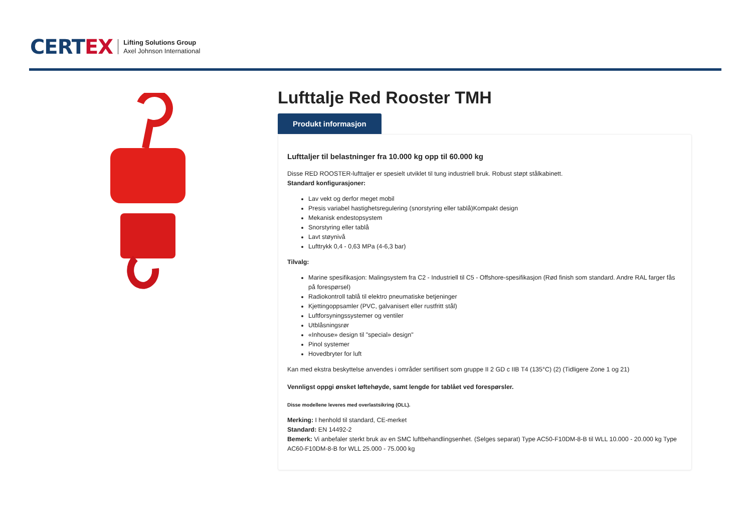CERT EX
Lifting Solutions Group
Axel Johnson International
Lufttalje Red Rooster TMH
Produkt informasjon
Lufttaljer til belastninger fra 10.000 kg opp til 60.000 kg
Disse RED ROOSTER-lufttaljer er spesielt utviklet til tung industriell bruk. Robust støpt stålkabinett.
Standard konfigurasjoner:
Lav vekt og derfor meget mobil
Presis variabel hastighetsregulering (snorstyring eller tablå)Kompakt design
Mekanisk endestopsystem
Snorstyring eller tablå
Lavt støynivå
Lufttrykk 0,4 - 0,63 MPa (4-6,3 bar)
Tilvalg:
Marine spesifikasjon: Malingsystem fra C2 - Industriell til C5 - Offshore-spesifikasjon (Rød finish som standard. Andre RAL farger fås på forespørsel)
Radiokontroll tablå til elektro pneumatiske betjeninger
Kjettingoppsamler (PVC, galvanisert eller rustfritt stål)
Luftforsyningssystemer og ventiler
Utblåsningsrør
«Inhouse» design til "special» design"
Pinol systemer
Hovedbryter for luft
Kan med ekstra beskyttelse anvendes i områder sertifisert som gruppe II 2 GD c IIB T4 (135°C) (2) (Tidligere Zone 1 og 21)
Vennligst oppgi ønsket løftehøyde, samt lengde for tablået ved forespørsler.
Disse modellene leveres med overlastsikring (OLL).
Merking: I henhold til standard, CE-merket
Standard: EN 14492-2
Bemerk: Vi anbefaler sterkt bruk av en SMC luftbehandlingsenhet. (Selges separat) Type AC50-F10DM-8-B til WLL 10.000 - 20.000 kg Type AC60-F10DM-8-B for WLL 25.000 - 75.000 kg